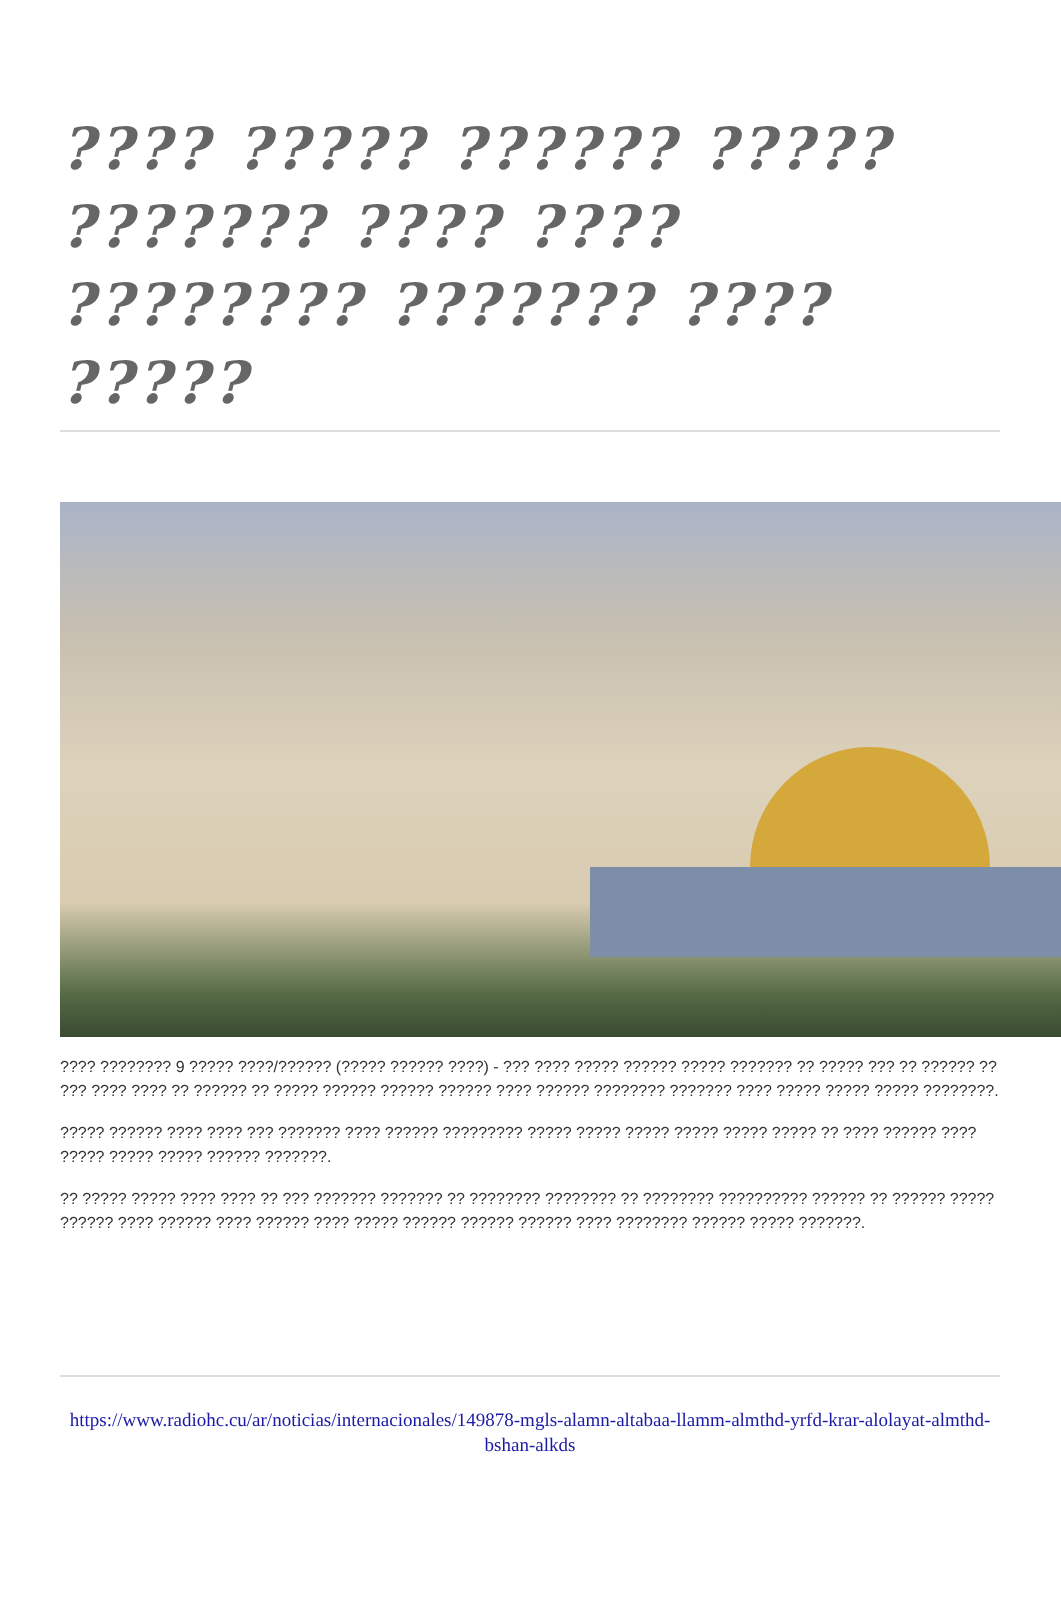???? ????? ?????? ????? ??????? ???? ???? ???????? ??????? ???? ?????
???? ???????? 9 ????? ????/?????? (????? ?????? ????) - ??? ???? ????? ?????? ????? ??????? ?? ????? ??? ?? ?????? ?? ??? ???? ???? ?? ?????? ?? ????? ?????? ?????? ?????? ???? ?????? ???????? ??????? ???? ????? ????? ????? ????????.
????? ?????? ???? ???? ??? ??????? ???? ?????? ????????? ????? ????? ????? ????? ????? ????? ?? ???? ?????? ???? ????? ????? ????? ?????? ???????.
?? ????? ????? ???? ???? ?? ??? ??????? ??????? ?? ???????? ???????? ?? ???????? ?????????? ?????? ?? ?????? ????? ?????? ???? ?????? ???? ?????? ???? ????? ?????? ?????? ?????? ???? ???????? ?????? ????? ???????.
https://www.radiohc.cu/ar/noticias/internacionales/149878-mgls-alamn-altabaa-llamm-almthd-yrfd-krar-alolayat-almthd-bshan-alkds